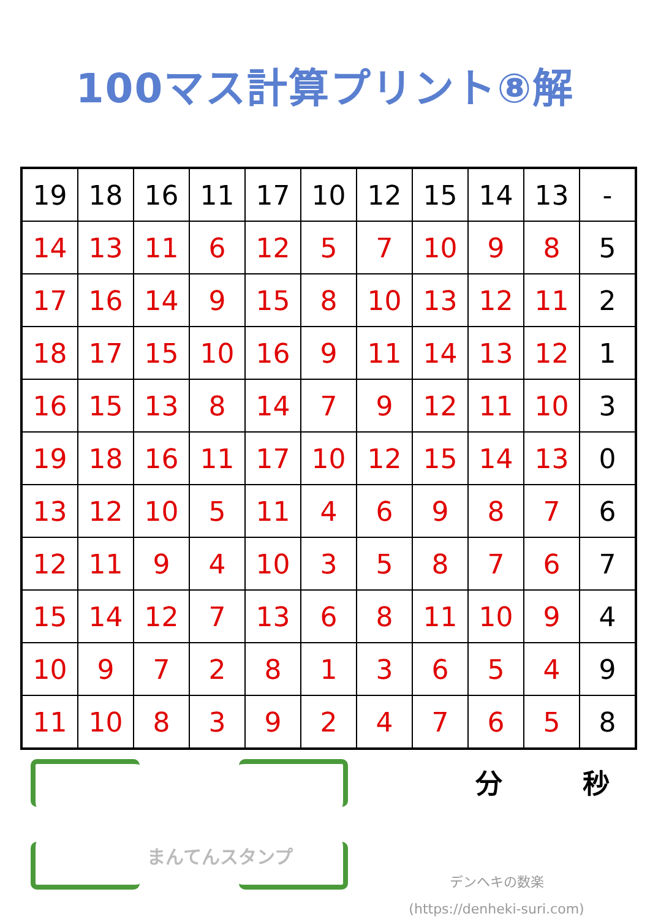100マス計算プリント⑧解
| 19 | 18 | 16 | 11 | 17 | 10 | 12 | 15 | 14 | 13 | - |
| 14 | 13 | 11 | 6 | 12 | 5 | 7 | 10 | 9 | 8 | 5 |
| 17 | 16 | 14 | 9 | 15 | 8 | 10 | 13 | 12 | 11 | 2 |
| 18 | 17 | 15 | 10 | 16 | 9 | 11 | 14 | 13 | 12 | 1 |
| 16 | 15 | 13 | 8 | 14 | 7 | 9 | 12 | 11 | 10 | 3 |
| 19 | 18 | 16 | 11 | 17 | 10 | 12 | 15 | 14 | 13 | 0 |
| 13 | 12 | 10 | 5 | 11 | 4 | 6 | 9 | 8 | 7 | 6 |
| 12 | 11 | 9 | 4 | 10 | 3 | 5 | 8 | 7 | 6 | 7 |
| 15 | 14 | 12 | 7 | 13 | 6 | 8 | 11 | 10 | 9 | 4 |
| 10 | 9 | 7 | 2 | 8 | 1 | 3 | 6 | 5 | 4 | 9 |
| 11 | 10 | 8 | 3 | 9 | 2 | 4 | 7 | 6 | 5 | 8 |
まんてんスタンプ
分 秒
デンヘキの数楽
(https://denheki-suri.com)